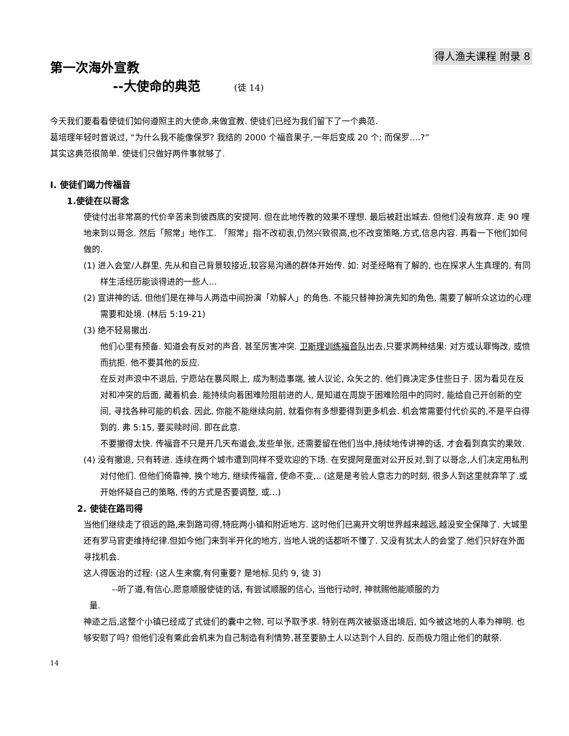得人渔夫课程 附录 8
第一次海外宣教
--大使命的典范 (徒 14)
今天我们要看看使徒们如何遵照主的大使命,来做宣教. 使徒们已经为我们留下了一个典范.
葛培理年轻时曾说过, “为什么我不能像保罗? 我结的 2000 个福音果子,一年后变成 20 个; 而保罗….?”
其实这典范很简单. 使徒们只做好两件事就够了.
I. 使徒们竭力传福音
1.使徒在以哥念
使徒付出非常高的代价辛苦来到彼西底的安提阿. 但在此地传教的效果不理想. 最后被赶出城去. 但他们没有放弃. 走 90 哩地来到以哥念. 然后「照常」地作工. 「照常」指不改初衷,仍然兴致很高,也不改变策略,方式,信息内容. 再看一下他们如何做的.
(1) 进入会堂/人群里. 先从和自己背景较接近,较容易沟通的群体开始传. 如: 对圣经略有了解的, 也在探求人生真理的, 有同样生活经历能谈得进的一些人…
(2) 宣讲神的话. 但他们是在神与人两造中间扮演「劝解人」的角色. 不能只替神扮演先知的角色, 需要了解听众这边的心理需要和处境. (林后 5:19-21)
(3) 绝不轻易撤出.
他们心里有预备. 知道会有反对的声音. 甚至厉害冲突. 卫斯理训练福音队出去,只要求两种结果: 对方或认罪悔改, 或愤而抗拒. 他不要其他的反应.
在反对声浪中不退后, 宁愿站在暴风眼上, 成为制造事端, 被人议论, 众矢之的. 他们竟决定多住些日子. 因为看见在反对和冲突的后面, 藏着机会. 能持续向着困难险阻前进的人, 是知道在周旋于困难险阻中的同时, 能给自己开创新的空间, 寻找各种可能的机会. 因此, 你能不能继续向前, 就看你有多想要得到更多机会. 机会常需要付代价买的,不是平白得到的. 弗 5:15, 要买赎时间. 即在此意.
不要撤得太快. 传福音不只是开几天布道会,发些单张, 还需要留在他们当中,持续地传讲神的话, 才会看到真实的果效.
(4) 没有撤退, 只有转进. 连续在两个城市遭到同样不受欢迎的下场. 在安提阿是面对公开反对,到了以哥念,人们决定用私刑对付他们. 但他们倚靠神, 换个地方, 继续传福音, 使命不变,.. (这是是考验人意志力的时刻, 很多人到这里就弃竿了.或开始怀疑自己的策略, 传的方式是否要调整, 或…)
2. 使徒在路司得
当他们继续走了很远的路,来到路司得,特庇两小镇和附近地方. 这时他们已离开文明世界越来越远,越没安全保障了. 大城里还有罗马官吏维持纪律.但如今他门来到半开化的地方, 当地人说的话都听不懂了. 又没有犹太人的会堂了.他们只好在外面寻找机会.
这人得医治的过程: (这人生来瘸,有何重要? 是地标.见约 9, 徒 3)
--听了道,有信心,愿意顺服使徒的话, 有尝试顺服的信心, 当他行动时, 神就赐他能顺服的力
量.
神迹之后,这整个小镇已经成了式徒们的囊中之物, 可以予取予求. 特别在两次被驱逐出境后, 如今被这地的人奉为神明. 也够安慰了吗? 但他们没有乘此会机来为自己制造有利情势,甚至要胁土人以达到个人目的. 反而极力阻止他们的献祭.
14